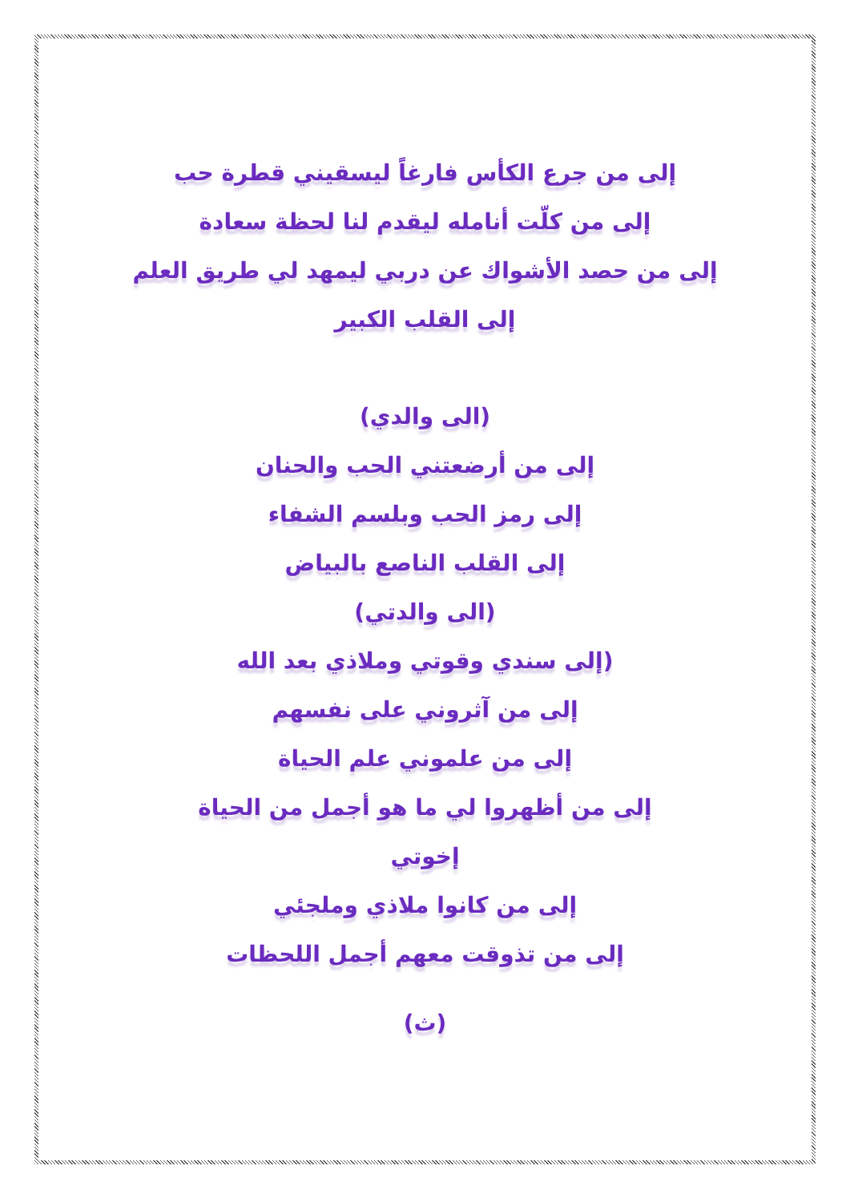إلى من جرع الكأس فارغاً ليسقيني قطرة حب
إلى من كلّت أنامله ليقدم لنا لحظة سعادة
إلى من حصد الأشواك عن دربي ليمهد لي طريق العلم
إلى القلب الكبير
(الى والدي)
إلى من أرضعتني الحب والحنان
إلى رمز الحب وبلسم الشفاء
إلى القلب الناصع بالبياض
(الى والدتي)
(إلى سندي وقوتي وملاذي بعد الله
إلى من آثروني على نفسهم
إلى من علموني علم الحياة
إلى من أظهروا لي ما هو أجمل من الحياة
إخوتي
إلى من كانوا ملاذي وملجئي
إلى من تذوقت معهم أجمل اللحظات
(ث)